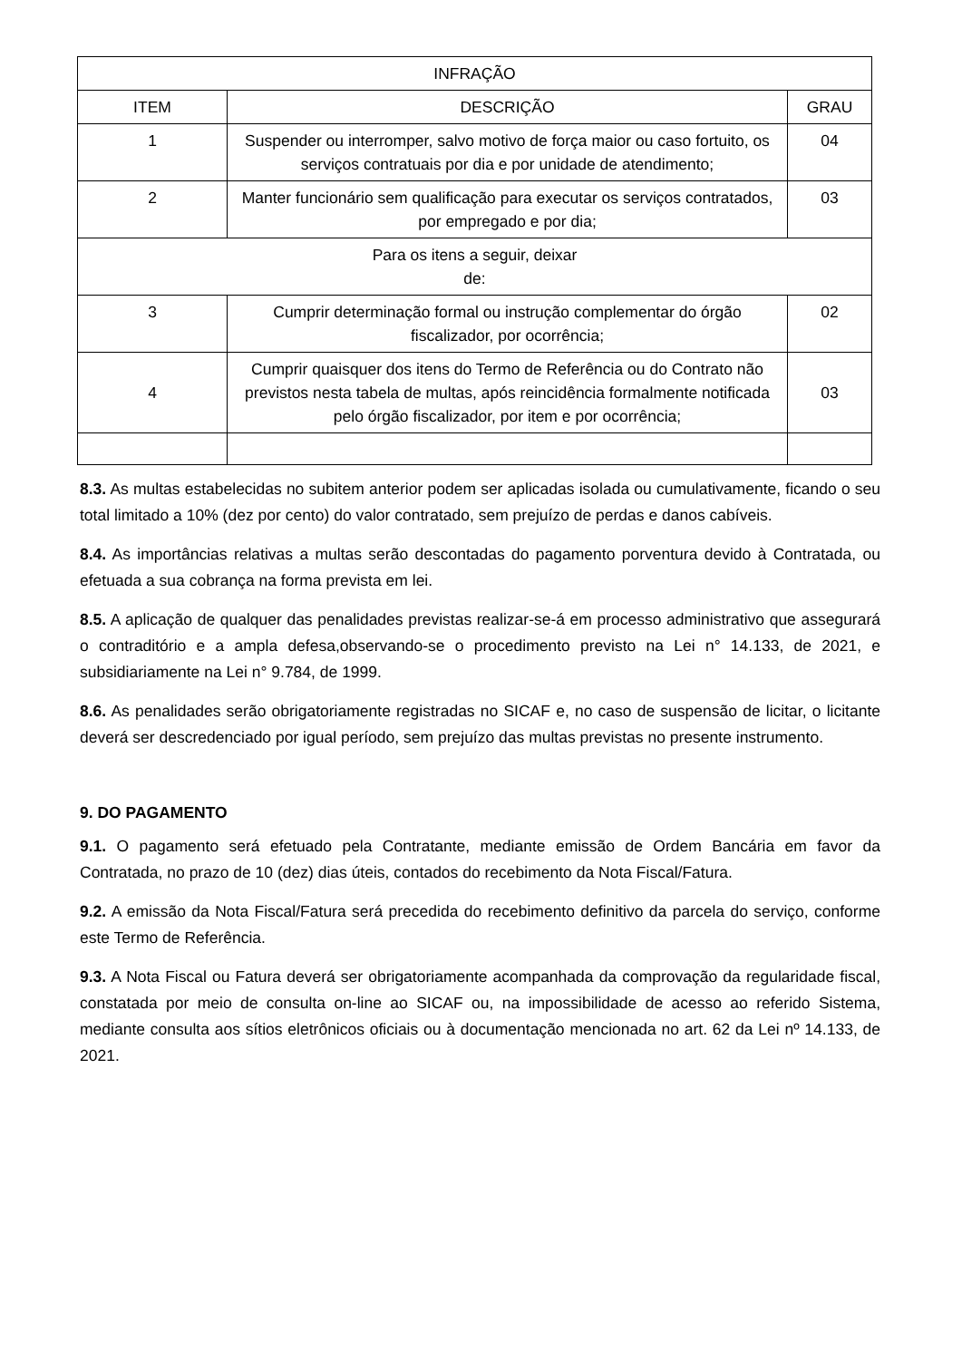| INFRAÇÃO | | |
| --- | --- | --- |
| ITEM | DESCRIÇÃO | GRAU |
| 1 | Suspender ou interromper, salvo motivo de força maior ou caso fortuito, os serviços contratuais por dia e por unidade de atendimento; | 04 |
| 2 | Manter funcionário sem qualificação para executar os serviços contratados, por empregado e por dia; | 03 |
| Para os itens a seguir, deixar de: | | |
| 3 | Cumprir determinação formal ou instrução complementar do órgão fiscalizador, por ocorrência; | 02 |
| 4 | Cumprir quaisquer dos itens do Termo de Referência ou do Contrato não previstos nesta tabela de multas, após reincidência formalmente notificada pelo órgão fiscalizador, por item e por ocorrência; | 03 |
8.3. As multas estabelecidas no subitem anterior podem ser aplicadas isolada ou cumulativamente, ficando o seu total limitado a 10% (dez por cento) do valor contratado, sem prejuízo de perdas e danos cabíveis.
8.4. As importâncias relativas a multas serão descontadas do pagamento porventura devido à Contratada, ou efetuada a sua cobrança na forma prevista em lei.
8.5. A aplicação de qualquer das penalidades previstas realizar-se-á em processo administrativo que assegurará o contraditório e a ampla defesa,observando-se o procedimento previsto na Lei n° 14.133, de 2021, e subsidiariamente na Lei n° 9.784, de 1999.
8.6. As penalidades serão obrigatoriamente registradas no SICAF e, no caso de suspensão de licitar, o licitante deverá ser descredenciado por igual período, sem prejuízo das multas previstas no presente instrumento.
9. DO PAGAMENTO
9.1. O pagamento será efetuado pela Contratante, mediante emissão de Ordem Bancária em favor da Contratada, no prazo de 10 (dez) dias úteis, contados do recebimento da Nota Fiscal/Fatura.
9.2. A emissão da Nota Fiscal/Fatura será precedida do recebimento definitivo da parcela do serviço, conforme este Termo de Referência.
9.3. A Nota Fiscal ou Fatura deverá ser obrigatoriamente acompanhada da comprovação da regularidade fiscal, constatada por meio de consulta on-line ao SICAF ou, na impossibilidade de acesso ao referido Sistema, mediante consulta aos sítios eletrônicos oficiais ou à documentação mencionada no art. 62 da Lei nº 14.133, de 2021.